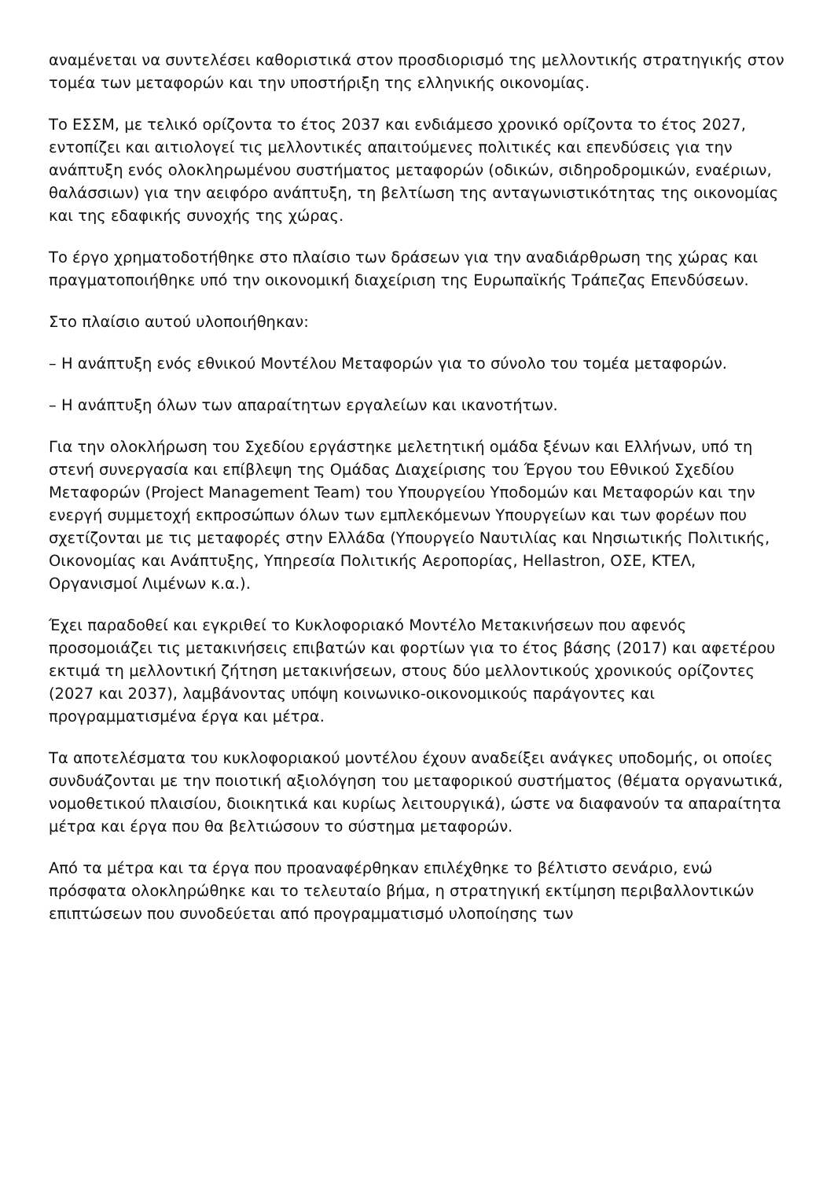αναμένεται να συντελέσει καθοριστικά στον προσδιορισμό της μελλοντικής στρατηγικής στον τομέα των μεταφορών και την υποστήριξη της ελληνικής οικονομίας.
Το ΕΣΣΜ, με τελικό ορίζοντα το έτος 2037 και ενδιάμεσο χρονικό ορίζοντα το έτος 2027, εντοπίζει και αιτιολογεί τις μελλοντικές απαιτούμενες πολιτικές και επενδύσεις για την ανάπτυξη ενός ολοκληρωμένου συστήματος μεταφορών (οδικών, σιδηροδρομικών, εναέριων, θαλάσσιων) για την αειφόρο ανάπτυξη, τη βελτίωση της ανταγωνιστικότητας της οικονομίας και της εδαφικής συνοχής της χώρας.
Το έργο χρηματοδοτήθηκε στο πλαίσιο των δράσεων για την αναδιάρθρωση της χώρας και πραγματοποιήθηκε υπό την οικονομική διαχείριση της Ευρωπαϊκής Τράπεζας Επενδύσεων.
Στο πλαίσιο αυτού υλοποιήθηκαν:
– Η ανάπτυξη ενός εθνικού Μοντέλου Μεταφορών για το σύνολο του τομέα μεταφορών.
– Η ανάπτυξη όλων των απαραίτητων εργαλείων και ικανοτήτων.
Για την ολοκλήρωση του Σχεδίου εργάστηκε μελετητική ομάδα ξένων και Ελλήνων, υπό τη στενή συνεργασία και επίβλεψη της Ομάδας Διαχείρισης του Έργου του Εθνικού Σχεδίου Μεταφορών (Project Management Team) του Υπουργείου Υποδομών και Μεταφορών και την ενεργή συμμετοχή εκπροσώπων όλων των εμπλεκόμενων Υπουργείων και των φορέων που σχετίζονται με τις μεταφορές στην Ελλάδα (Υπουργείο Ναυτιλίας και Νησιωτικής Πολιτικής, Οικονομίας και Ανάπτυξης, Υπηρεσία Πολιτικής Αεροπορίας, Hellastron, ΟΣΕ, ΚΤΕΛ, Οργανισμοί Λιμένων κ.α.).
Έχει παραδοθεί και εγκριθεί το Κυκλοφοριακό Μοντέλο Μετακινήσεων που αφενός προσομοιάζει τις μετακινήσεις επιβατών και φορτίων για το έτος βάσης (2017) και αφετέρου εκτιμά τη μελλοντική ζήτηση μετακινήσεων, στους δύο μελλοντικούς χρονικούς ορίζοντες (2027 και 2037), λαμβάνοντας υπόψη κοινωνικο-οικονομικούς παράγοντες και προγραμματισμένα έργα και μέτρα.
Τα αποτελέσματα του κυκλοφοριακού μοντέλου έχουν αναδείξει ανάγκες υποδομής, οι οποίες συνδυάζονται με την ποιοτική αξιολόγηση του μεταφορικού συστήματος (θέματα οργανωτικά, νομοθετικού πλαισίου, διοικητικά και κυρίως λειτουργικά), ώστε να διαφανούν τα απαραίτητα μέτρα και έργα που θα βελτιώσουν το σύστημα μεταφορών.
Από τα μέτρα και τα έργα που προαναφέρθηκαν επιλέχθηκε το βέλτιστο σενάριο, ενώ πρόσφατα ολοκληρώθηκε και το τελευταίο βήμα, η στρατηγική εκτίμηση περιβαλλοντικών επιπτώσεων που συνοδεύεται από προγραμματισμό υλοποίησης των